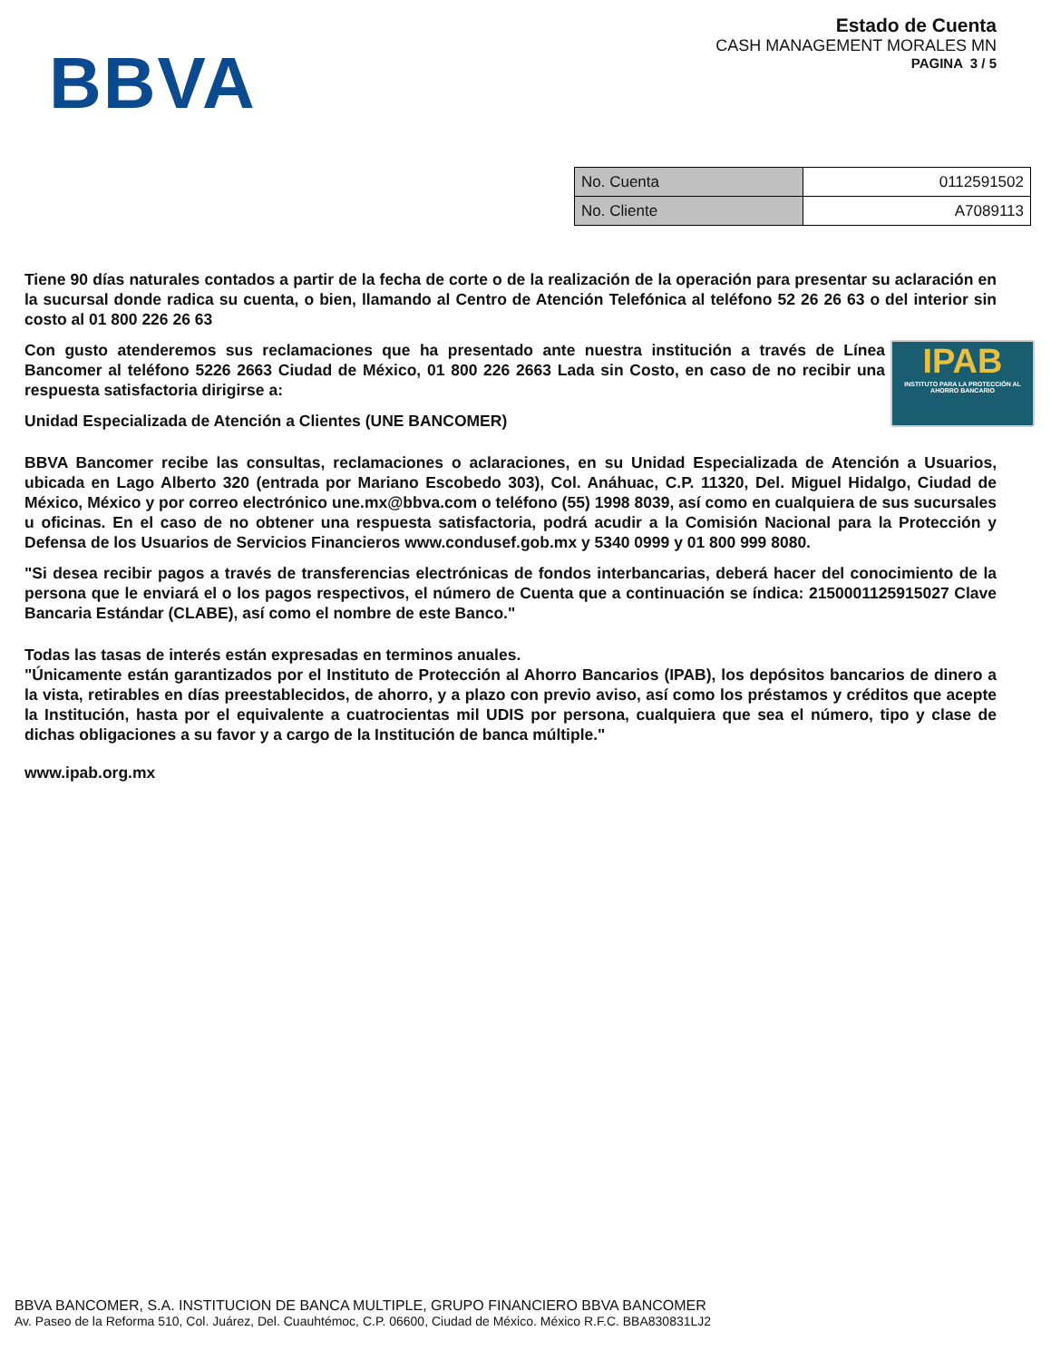BBVA
Estado de Cuenta
CASH MANAGEMENT MORALES MN
PAGINA 3 / 5
| No. Cuenta | 0112591502 |
| No. Cliente | A7089113 |
Tiene 90 días naturales contados a partir de la fecha de corte o de la realización de la operación para presentar su aclaración en la sucursal donde radica su cuenta, o bien, llamando al Centro de Atención Telefónica al teléfono 52 26 26 63 o del interior sin costo al 01 800 226 26 63
IPAB
INSTITUTO PARA LA PROTECCIÓN AL AHORRO BANCARIO
Con gusto atenderemos sus reclamaciones que ha presentado ante nuestra institución a través de Línea Bancomer al teléfono 5226 2663 Ciudad de México, 01 800 226 2663 Lada sin Costo, en caso de no recibir una respuesta satisfactoria dirigirse a:
Unidad Especializada de Atención a Clientes (UNE BANCOMER)
BBVA Bancomer recibe las consultas, reclamaciones o aclaraciones, en su Unidad Especializada de Atención a Usuarios, ubicada en Lago Alberto 320 (entrada por Mariano Escobedo 303), Col. Anáhuac, C.P. 11320, Del. Miguel Hidalgo, Ciudad de México, México y por correo electrónico une.mx@bbva.com o teléfono (55) 1998 8039, así como en cualquiera de sus sucursales u oficinas. En el caso de no obtener una respuesta satisfactoria, podrá acudir a la Comisión Nacional para la Protección y Defensa de los Usuarios de Servicios Financieros www.condusef.gob.mx y 5340 0999 y 01 800 999 8080.
"Si desea recibir pagos a través de transferencias electrónicas de fondos interbancarias, deberá hacer del conocimiento de la persona que le enviará el o los pagos respectivos, el número de Cuenta que a continuación se índica: 2150001125915027 Clave Bancaria Estándar (CLABE), así como el nombre de este Banco."
Todas las tasas de interés están expresadas en terminos anuales.
"Únicamente están garantizados por el Instituto de Protección al Ahorro Bancarios (IPAB), los depósitos bancarios de dinero a la vista, retirables en días preestablecidos, de ahorro, y a plazo con previo aviso, así como los préstamos y créditos que acepte la Institución, hasta por el equivalente a cuatrocientas mil UDIS por persona, cualquiera que sea el número, tipo y clase de dichas obligaciones a su favor y a cargo de la Institución de banca múltiple."
www.ipab.org.mx
BBVA BANCOMER, S.A. INSTITUCION DE BANCA MULTIPLE, GRUPO FINANCIERO BBVA BANCOMER
Av. Paseo de la Reforma 510, Col. Juárez, Del. Cuauhtémoc, C.P. 06600, Ciudad de México. México R.F.C. BBA830831LJ2